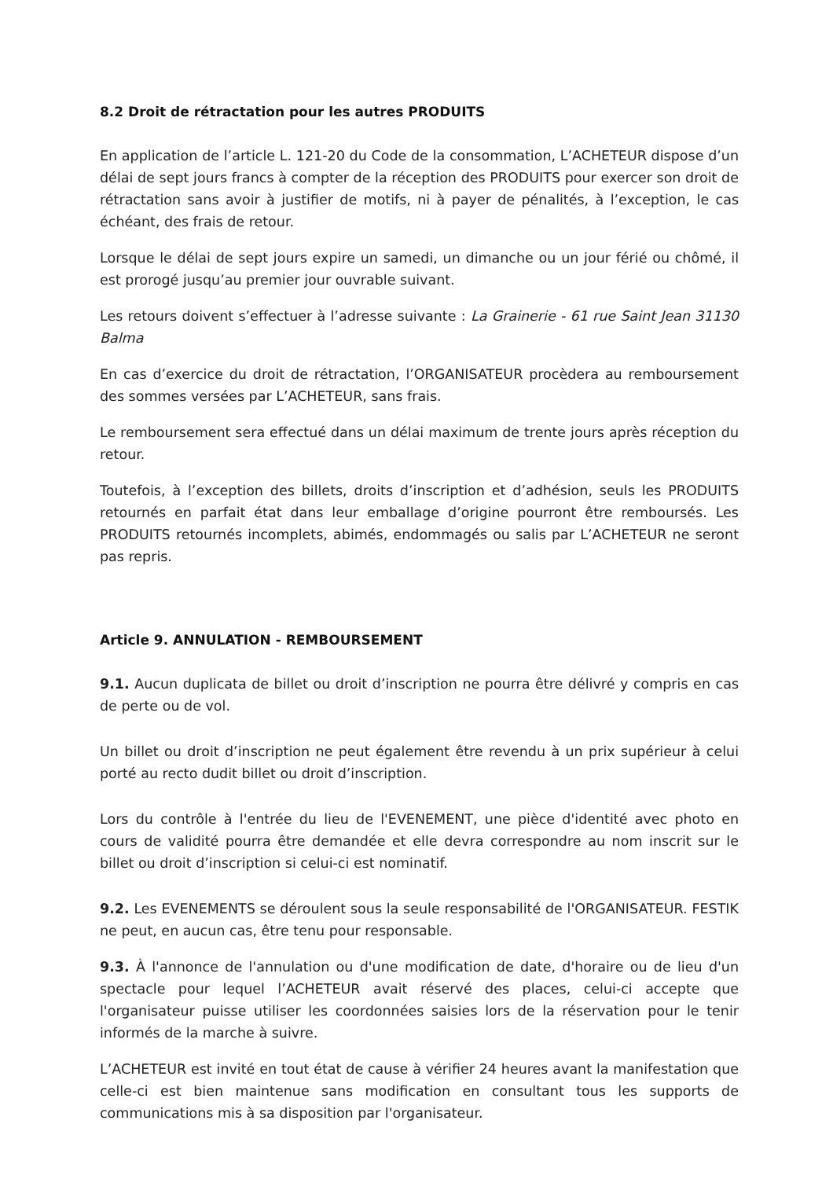8.2 Droit de rétractation pour les autres PRODUITS
En application de l’article L. 121-20 du Code de la consommation, L’ACHETEUR dispose d’un délai de sept jours francs à compter de la réception des PRODUITS pour exercer son droit de rétractation sans avoir à justifier de motifs, ni à payer de pénalités, à l’exception, le cas échéant, des frais de retour.
Lorsque le délai de sept jours expire un samedi, un dimanche ou un jour férié ou chômé, il est prorogé jusqu’au premier jour ouvrable suivant.
Les retours doivent s’effectuer à l’adresse suivante : La Grainerie - 61 rue Saint Jean 31130 Balma
En cas d’exercice du droit de rétractation, l’ORGANISATEUR procèdera au remboursement des sommes versées par L’ACHETEUR, sans frais.
Le remboursement sera effectué dans un délai maximum de trente jours après réception du retour.
Toutefois, à l’exception des billets, droits d’inscription et d’adhésion, seuls les PRODUITS retournés en parfait état dans leur emballage d’origine pourront être remboursés. Les PRODUITS retournés incomplets, abimés, endommagés ou salis par L’ACHETEUR ne seront pas repris.
Article 9. ANNULATION - REMBOURSEMENT
9.1. Aucun duplicata de billet ou droit d’inscription ne pourra être délivré y compris en cas de perte ou de vol.
Un billet ou droit d’inscription ne peut également être revendu à un prix supérieur à celui porté au recto dudit billet ou droit d’inscription.
Lors du contrôle à l'entrée du lieu de l'EVENEMENT, une pièce d'identité avec photo en cours de validité pourra être demandée et elle devra correspondre au nom inscrit sur le billet ou droit d’inscription si celui-ci est nominatif.
9.2. Les EVENEMENTS se déroulent sous la seule responsabilité de l'ORGANISATEUR. FESTIK ne peut, en aucun cas, être tenu pour responsable.
9.3. À l'annonce de l'annulation ou d'une modification de date, d'horaire ou de lieu d'un spectacle pour lequel l’ACHETEUR avait réservé des places, celui-ci accepte que l'organisateur puisse utiliser les coordonnées saisies lors de la réservation pour le tenir informés de la marche à suivre.
L’ACHETEUR est invité en tout état de cause à vérifier 24 heures avant la manifestation que celle-ci est bien maintenue sans modification en consultant tous les supports de communications mis à sa disposition par l'organisateur.